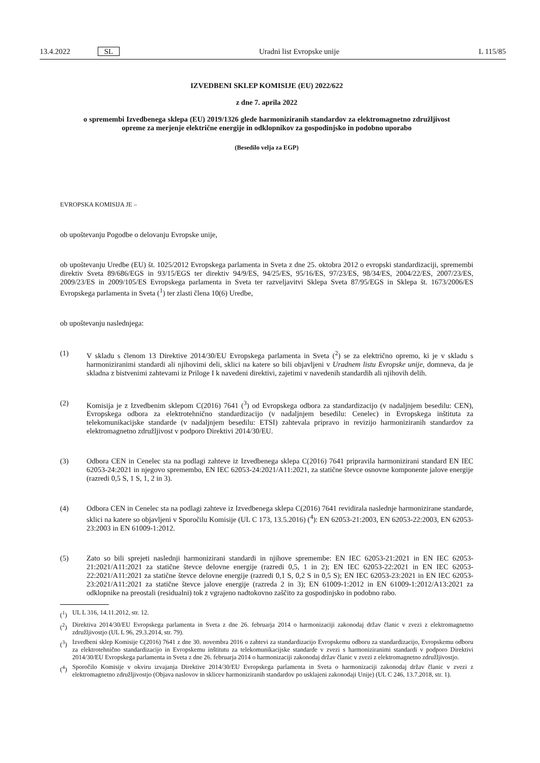13.4.2022 SL Uradni list Evropske unije L 115/85
IZVEDBENI SKLEP KOMISIJE (EU) 2022/622
z dne 7. aprila 2022
o spremembi Izvedbenega sklepa (EU) 2019/1326 glede harmoniziranih standardov za elektromagnetno združljivost opreme za merjenje električne energije in odklopnikov za gospodinjsko in podobno uporabo
(Besedilo velja za EGP)
EVROPSKA KOMISIJA JE –
ob upoštevanju Pogodbe o delovanju Evropske unije,
ob upoštevanju Uredbe (EU) št. 1025/2012 Evropskega parlamenta in Sveta z dne 25. oktobra 2012 o evropski standardizaciji, spremembi direktiv Sveta 89/686/EGS in 93/15/EGS ter direktiv 94/9/ES, 94/25/ES, 95/16/ES, 97/23/ES, 98/34/ES, 2004/22/ES, 2007/23/ES, 2009/23/ES in 2009/105/ES Evropskega parlamenta in Sveta ter razveljavitvi Sklepa Sveta 87/95/EGS in Sklepa št. 1673/2006/ES Evropskega parlamenta in Sveta (<sup>1</sup>) ter zlasti člena 10(6) Uredbe,
ob upoštevanju naslednjega:
(1) V skladu s členom 13 Direktive 2014/30/EU Evropskega parlamenta in Sveta (<sup>2</sup>) se za električno opremo, ki je v skladu s harmoniziranimi standardi ali njihovimi deli, sklici na katere so bili objavljeni v Uradnem listu Evropske unije, domneva, da je skladna z bistvenimi zahtevami iz Priloge I k navedeni direktivi, zajetimi v navedenih standardih ali njihovih delih.
(2) Komisija je z Izvedbenim sklepom C(2016) 7641 (<sup>3</sup>) od Evropskega odbora za standardizacijo (v nadaljnjem besedilu: CEN), Evropskega odbora za elektrotehnično standardizacijo (v nadaljnjem besedilu: Cenelec) in Evropskega inštituta za telekomunikacijske standarde (v nadaljnjem besedilu: ETSI) zahtevala pripravo in revizijo harmoniziranih standardov za elektromagnetno združljivost v podporo Direktivi 2014/30/EU.
(3) Odbora CEN in Cenelec sta na podlagi zahteve iz Izvedbenega sklepa C(2016) 7641 pripravila harmonizirani standard EN IEC 62053-24:2021 in njegovo spremembo, EN IEC 62053-24:2021/A11:2021, za statične števce osnovne komponente jalove energije (razredi 0,5 S, 1 S, 1, 2 in 3).
(4) Odbora CEN in Cenelec sta na podlagi zahteve iz Izvedbenega sklepa C(2016) 7641 revidirala naslednje harmonizirane standarde, sklici na katere so objavljeni v Sporočilu Komisije (UL C 173, 13.5.2016) (<sup>4</sup>): EN 62053-21:2003, EN 62053-22:2003, EN 62053-23:2003 in EN 61009-1:2012.
(5) Zato so bili sprejeti naslednji harmonizirani standardi in njihove spremembe: EN IEC 62053-21:2021 in EN IEC 62053-21:2021/A11:2021 za statične števce delovne energije (razredi 0,5, 1 in 2); EN IEC 62053-22:2021 in EN IEC 62053-22:2021/A11:2021 za statične števce delovne energije (razredi 0,1 S, 0,2 S in 0,5 S); EN IEC 62053-23:2021 in EN IEC 62053-23:2021/A11:2021 za statične števce jalove energije (razreda 2 in 3); EN 61009-1:2012 in EN 61009-1:2012/A13:2021 za odklopnike na preostali (residualni) tok z vgrajeno nadtokovno zaščito za gospodinjsko in podobno rabo.
(<sup>1</sup>) UL L 316, 14.11.2012, str. 12.
(<sup>2</sup>) Direktiva 2014/30/EU Evropskega parlamenta in Sveta z dne 26. februarja 2014 o harmonizaciji zakonodaj držav članic v zvezi z elektromagnetno združljivostjo (UL L 96, 29.3.2014, str. 79).
(<sup>3</sup>) Izvedbeni sklep Komisije C(2016) 7641 z dne 30. novembra 2016 o zahtevi za standardizacijo Evropskemu odboru za standardizacijo, Evropskemu odboru za elektrotehnično standardizacijo in Evropskemu inštitutu za telekomunikacijske standarde v zvezi s harmoniziranimi standardi v podporo Direktivi 2014/30/EU Evropskega parlamenta in Sveta z dne 26. februarja 2014 o harmonizaciji zakonodaj držav članic v zvezi z elektromagnetno združljivostjo.
(<sup>4</sup>) Sporočilo Komisije v okviru izvajanja Direktive 2014/30/EU Evropskega parlamenta in Sveta o harmonizaciji zakonodaj držav članic v zvezi z elektromagnetno združljivostjo (Objava naslovov in sklicev harmoniziranih standardov po usklajeni zakonodaji Unije) (UL C 246, 13.7.2018, str. 1).